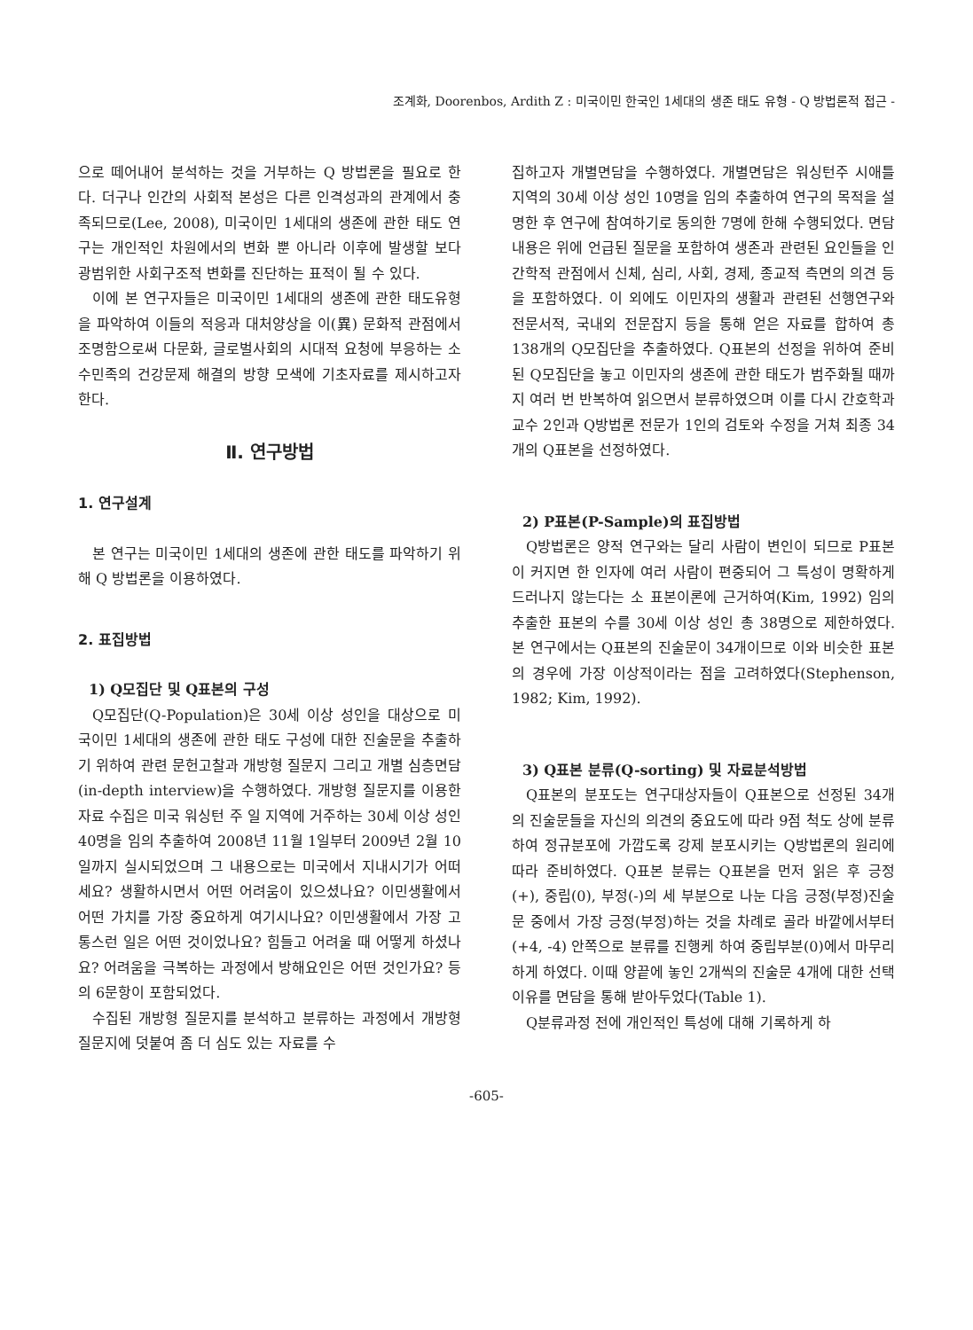조계화, Doorenbos, Ardith Z : 미국이민 한국인 1세대의 생존 태도 유형 - Q 방법론적 접근 -
으로 떼어내어 분석하는 것을 거부하는 Q 방법론을 필요로 한다. 더구나 인간의 사회적 본성은 다른 인격성과의 관계에서 충족되므로(Lee, 2008), 미국이민 1세대의 생존에 관한 태도 연구는 개인적인 차원에서의 변화 뿐 아니라 이후에 발생할 보다 광범위한 사회구조적 변화를 진단하는 표적이 될 수 있다.
이에 본 연구자들은 미국이민 1세대의 생존에 관한 태도유형을 파악하여 이들의 적응과 대처양상을 이(異) 문화적 관점에서 조명함으로써 다문화, 글로벌사회의 시대적 요청에 부응하는 소수민족의 건강문제 해결의 방향 모색에 기초자료를 제시하고자 한다.
Ⅱ. 연구방법
1. 연구설계
본 연구는 미국이민 1세대의 생존에 관한 태도를 파악하기 위해 Q 방법론을 이용하였다.
2. 표집방법
1) Q모집단 및 Q표본의 구성
Q모집단(Q-Population)은 30세 이상 성인을 대상으로 미국이민 1세대의 생존에 관한 태도 구성에 대한 진술문을 추출하기 위하여 관련 문헌고찰과 개방형 질문지 그리고 개별 심층면담(in-depth interview)을 수행하였다. 개방형 질문지를 이용한 자료 수집은 미국 워싱턴 주 일 지역에 거주하는 30세 이상 성인 40명을 임의 추출하여 2008년 11월 1일부터 2009년 2월 10일까지 실시되었으며 그 내용으로는 미국에서 지내시기가 어떠세요? 생활하시면서 어떤 어려움이 있으셨나요? 이민생활에서 어떤 가치를 가장 중요하게 여기시나요? 이민생활에서 가장 고통스런 일은 어떤 것이었나요? 힘들고 어려울 때 어떻게 하셨나요? 어려움을 극복하는 과정에서 방해요인은 어떤 것인가요? 등의 6문항이 포함되었다.
수집된 개방형 질문지를 분석하고 분류하는 과정에서 개방형 질문지에 덧붙여 좀 더 심도 있는 자료를 수
집하고자 개별면담을 수행하였다. 개별면담은 워싱턴주 시애틀 지역의 30세 이상 성인 10명을 임의 추출하여 연구의 목적을 설명한 후 연구에 참여하기로 동의한 7명에 한해 수행되었다. 면담 내용은 위에 언급된 질문을 포함하여 생존과 관련된 요인들을 인간학적 관점에서 신체, 심리, 사회, 경제, 종교적 측면의 의견 등을 포함하였다. 이 외에도 이민자의 생활과 관련된 선행연구와 전문서적, 국내외 전문잡지 등을 통해 얻은 자료를 합하여 총 138개의 Q모집단을 추출하였다. Q표본의 선정을 위하여 준비된 Q모집단을 놓고 이민자의 생존에 관한 태도가 범주화될 때까지 여러 번 반복하여 읽으면서 분류하였으며 이를 다시 간호학과 교수 2인과 Q방법론 전문가 1인의 검토와 수정을 거쳐 최종 34개의 Q표본을 선정하였다.
2) P표본(P-Sample)의 표집방법
Q방법론은 양적 연구와는 달리 사람이 변인이 되므로 P표본이 커지면 한 인자에 여러 사람이 편중되어 그 특성이 명확하게 드러나지 않는다는 소 표본이론에 근거하여(Kim, 1992) 임의추출한 표본의 수를 30세 이상 성인 총 38명으로 제한하였다. 본 연구에서는 Q표본의 진술문이 34개이므로 이와 비슷한 표본의 경우에 가장 이상적이라는 점을 고려하였다(Stephenson, 1982; Kim, 1992).
3) Q표본 분류(Q-sorting) 및 자료분석방법
Q표본의 분포도는 연구대상자들이 Q표본으로 선정된 34개의 진술문들을 자신의 의견의 중요도에 따라 9점 척도 상에 분류하여 정규분포에 가깝도록 강제 분포시키는 Q방법론의 원리에 따라 준비하였다. Q표본 분류는 Q표본을 먼저 읽은 후 긍정(+), 중립(0), 부정(-)의 세 부분으로 나눈 다음 긍정(부정)진술문 중에서 가장 긍정(부정)하는 것을 차례로 골라 바깥에서부터(+4, -4) 안쪽으로 분류를 진행케 하여 중립부분(0)에서 마무리하게 하였다. 이때 양끝에 놓인 2개씩의 진술문 4개에 대한 선택 이유를 면담을 통해 받아두었다(Table 1).
Q분류과정 전에 개인적인 특성에 대해 기록하게 하
-605-